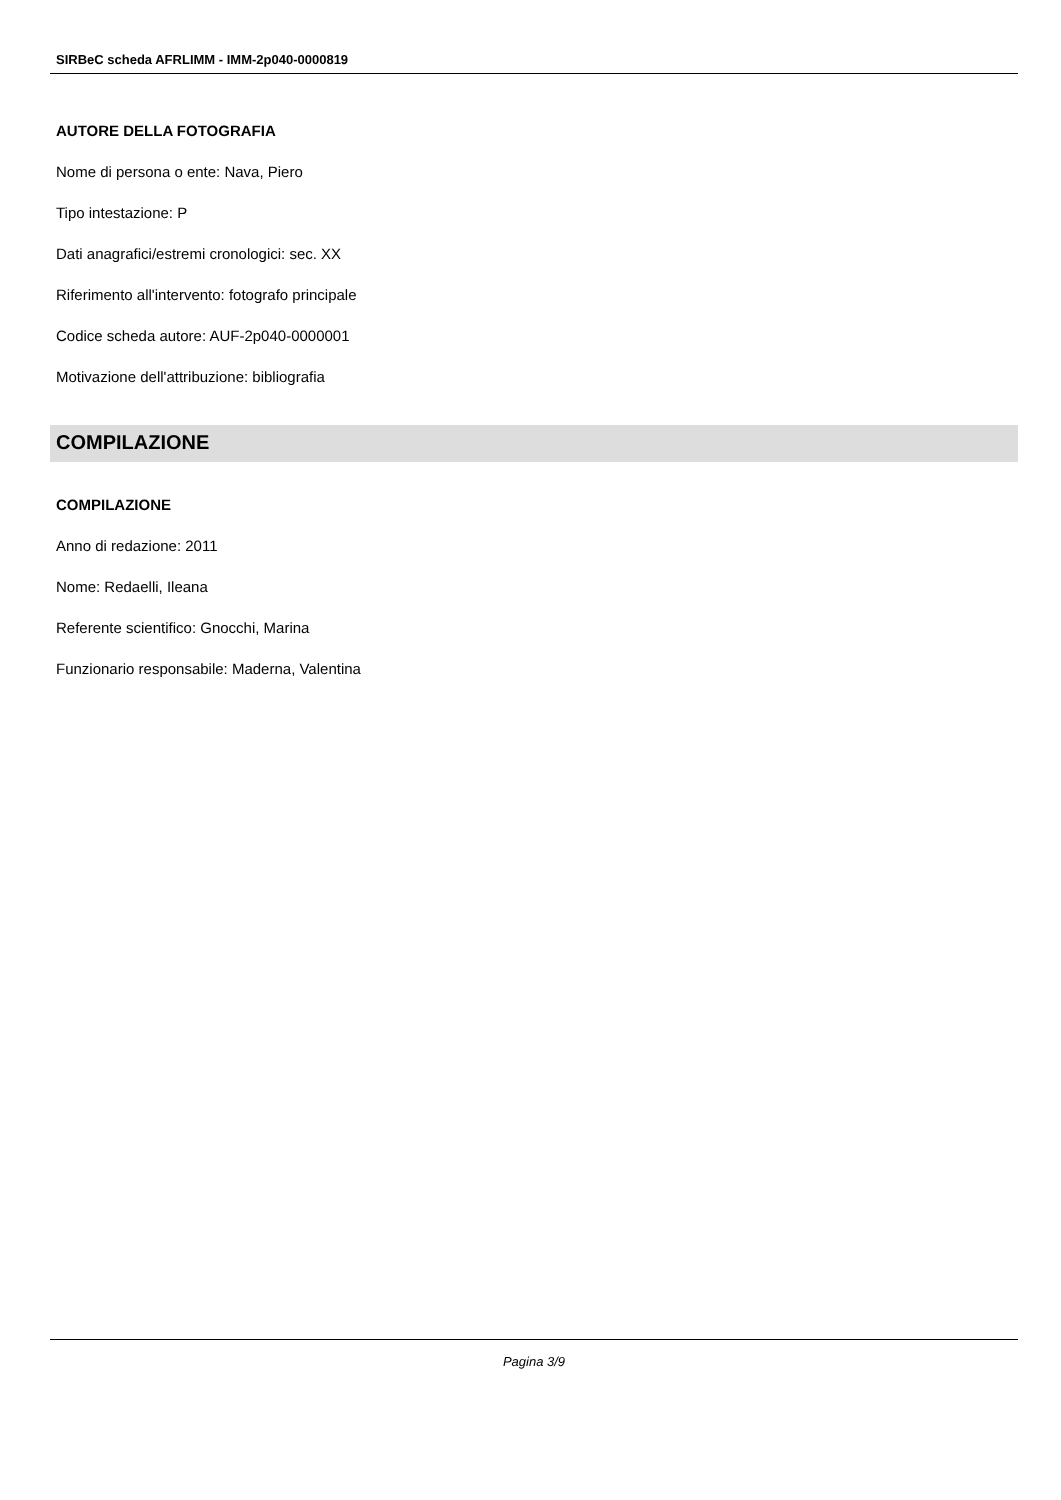SIRBeC scheda AFRLIMM - IMM-2p040-0000819
AUTORE DELLA FOTOGRAFIA
Nome di persona o ente: Nava, Piero
Tipo intestazione: P
Dati anagrafici/estremi cronologici: sec. XX
Riferimento all'intervento: fotografo principale
Codice scheda autore: AUF-2p040-0000001
Motivazione dell'attribuzione: bibliografia
COMPILAZIONE
COMPILAZIONE
Anno di redazione: 2011
Nome: Redaelli, Ileana
Referente scientifico: Gnocchi, Marina
Funzionario responsabile: Maderna, Valentina
Pagina 3/9